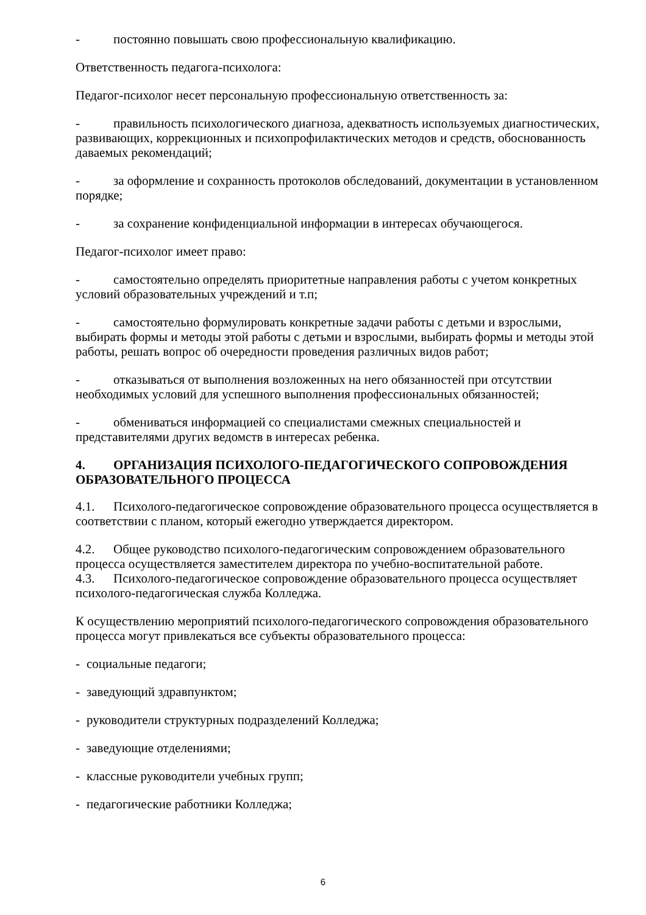- постоянно повышать свою профессиональную квалификацию.
Ответственность педагога-психолога:
Педагог-психолог несет персональную профессиональную ответственность за:
- правильность психологического диагноза, адекватность используемых диагностических, развивающих, коррекционных и психопрофилактических методов и средств, обоснованность даваемых рекомендаций;
- за оформление и сохранность протоколов обследований, документации в установленном порядке;
- за сохранение конфиденциальной информации в интересах обучающегося.
Педагог-психолог имеет право:
- самостоятельно определять приоритетные направления работы с учетом конкретных условий образовательных учреждений и т.п;
- самостоятельно формулировать конкретные задачи работы с детьми и взрослыми, выбирать формы и методы этой работы с детьми и взрослыми, выбирать формы и методы этой работы, решать вопрос об очередности проведения различных видов работ;
- отказываться от выполнения возложенных на него обязанностей при отсутствии необходимых условий для успешного выполнения профессиональных обязанностей;
- обмениваться информацией со специалистами смежных специальностей и представителями других ведомств в интересах ребенка.
4. ОРГАНИЗАЦИЯ ПСИХОЛОГО-ПЕДАГОГИЧЕСКОГО СОПРОВОЖДЕНИЯ ОБРАЗОВАТЕЛЬНОГО ПРОЦЕССА
4.1. Психолого-педагогическое сопровождение образовательного процесса осуществляется в соответствии с планом, который ежегодно утверждается директором.
4.2. Общее руководство психолого-педагогическим сопровождением образовательного процесса осуществляется заместителем директора по учебно-воспитательной работе.
4.3. Психолого-педагогическое сопровождение образовательного процесса осуществляет психолого-педагогическая служба Колледжа.
К осуществлению мероприятий психолого-педагогического сопровождения образовательного процесса могут привлекаться все субъекты образовательного процесса:
- социальные педагоги;
- заведующий здравпунктом;
- руководители структурных подразделений Колледжа;
- заведующие отделениями;
- классные руководители учебных групп;
- педагогические работники Колледжа;
6